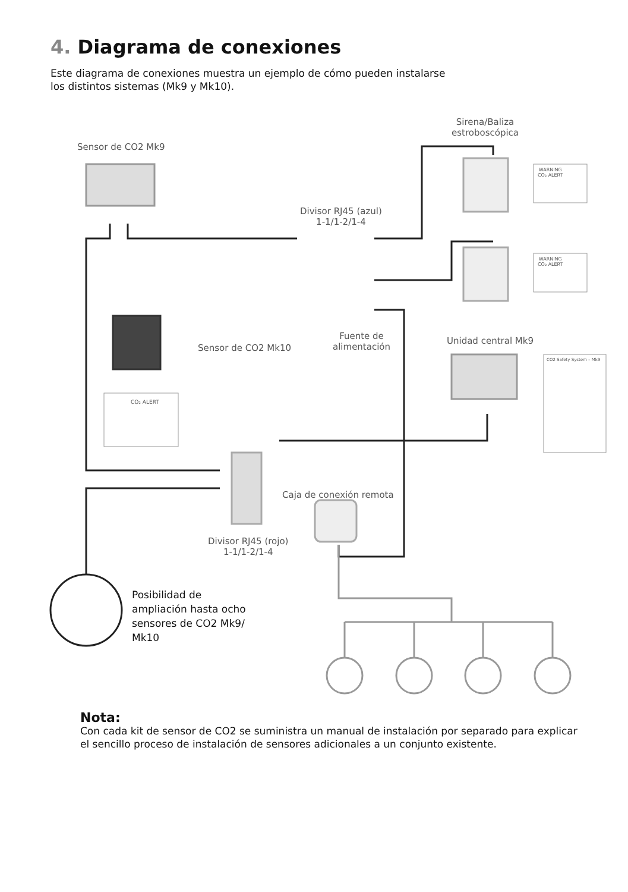4. Diagrama de conexiones
Este diagrama de conexiones muestra un ejemplo de cómo pueden instalarse
los distintos sistemas (Mk9 y Mk10).
Sensor de CO2 Mk9
Sirena/Baliza
estroboscópica
Divisor RJ45 (azul)
1-1/1-2/1-4
Sensor de CO2 Mk10
Fuente de
alimentación
Unidad central Mk9
Caja de conexión remota
Divisor RJ45 (rojo)
1-1/1-2/1-4
WARNING
CO₂ ALERT
WARNING
CO₂ ALERT
CO₂ ALERT
CO2 Safety System – Mk9
Posibilidad de
ampliación hasta ocho
sensores de CO2 Mk9/
Mk10
Nota:
Con cada kit de sensor de CO2 se suministra un manual de instalación por separado para explicar
el sencillo proceso de instalación de sensores adicionales a un conjunto existente.